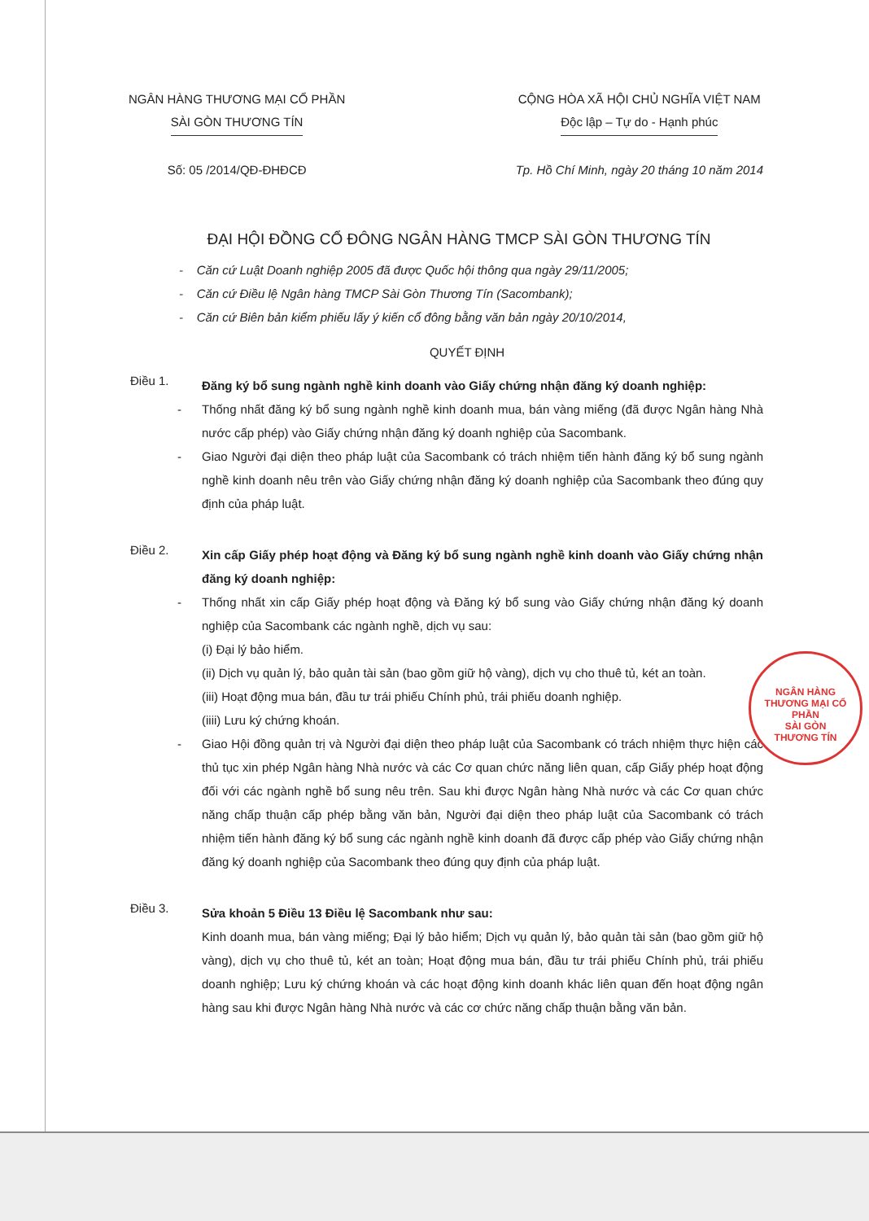NGÂN HÀNG THƯƠNG MẠI CỔ PHẦN
SÀI GÒN THƯƠNG TÍN
Số: 05 /2014/QĐ-ĐHĐCĐ
CỘNG HÒA XÃ HỘI CHỦ NGHĨA VIỆT NAM
Độc lập – Tự do - Hạnh phúc
Tp. Hồ Chí Minh, ngày 20 tháng 10 năm 2014
ĐẠI HỘI ĐỒNG CỔ ĐÔNG NGÂN HÀNG TMCP SÀI GÒN THƯƠNG TÍN
- Căn cứ Luật Doanh nghiệp 2005 đã được Quốc hội thông qua ngày 29/11/2005;
- Căn cứ Điều lệ Ngân hàng TMCP Sài Gòn Thương Tín (Sacombank);
- Căn cứ Biên bản kiểm phiếu lấy ý kiến cổ đông bằng văn bản ngày 20/10/2014,
QUYẾT ĐỊNH
Điều 1.
Đăng ký bổ sung ngành nghề kinh doanh vào Giấy chứng nhận đăng ký doanh nghiệp:
- Thống nhất đăng ký bổ sung ngành nghề kinh doanh mua, bán vàng miếng (đã được Ngân hàng Nhà nước cấp phép) vào Giấy chứng nhận đăng ký doanh nghiệp của Sacombank.
- Giao Người đại diện theo pháp luật của Sacombank có trách nhiệm tiến hành đăng ký bổ sung ngành nghề kinh doanh nêu trên vào Giấy chứng nhận đăng ký doanh nghiệp của Sacombank theo đúng quy định của pháp luật.
Điều 2.
Xin cấp Giấy phép hoạt động và Đăng ký bổ sung ngành nghề kinh doanh vào Giấy chứng nhận đăng ký doanh nghiệp:
- Thống nhất xin cấp Giấy phép hoạt động và Đăng ký bổ sung vào Giấy chứng nhận đăng ký doanh nghiệp của Sacombank các ngành nghề, dịch vụ sau:
(i) Đại lý bảo hiểm.
(ii) Dịch vụ quản lý, bảo quản tài sản (bao gồm giữ hộ vàng), dịch vụ cho thuê tủ, két an toàn.
(iii) Hoạt động mua bán, đầu tư trái phiếu Chính phủ, trái phiếu doanh nghiệp.
(iiii) Lưu ký chứng khoán.
- Giao Hội đồng quản trị và Người đại diện theo pháp luật của Sacombank có trách nhiệm thực hiện các thủ tục xin phép Ngân hàng Nhà nước và các Cơ quan chức năng liên quan, cấp Giấy phép hoạt động đối với các ngành nghề bổ sung nêu trên. Sau khi được Ngân hàng Nhà nước và các Cơ quan chức năng chấp thuận cấp phép bằng văn bản, Người đại diện theo pháp luật của Sacombank có trách nhiệm tiến hành đăng ký bổ sung các ngành nghề kinh doanh đã được cấp phép vào Giấy chứng nhận đăng ký doanh nghiệp của Sacombank theo đúng quy định của pháp luật.
Điều 3.
Sửa khoản 5 Điều 13 Điều lệ Sacombank như sau:
Kinh doanh mua, bán vàng miếng; Đại lý bảo hiểm; Dịch vụ quản lý, bảo quản tài sản (bao gồm giữ hộ vàng), dịch vụ cho thuê tủ, két an toàn; Hoạt động mua bán, đầu tư trái phiếu Chính phủ, trái phiếu doanh nghiệp; Lưu ký chứng khoán và các hoạt động kinh doanh khác liên quan đến hoạt động ngân hàng sau khi được Ngân hàng Nhà nước và các cơ chức năng chấp thuận bằng văn bản.
NGÂN HÀNG
THƯƠNG MẠI CỔ PHẦN
SÀI GÒN
THƯƠNG TÍN